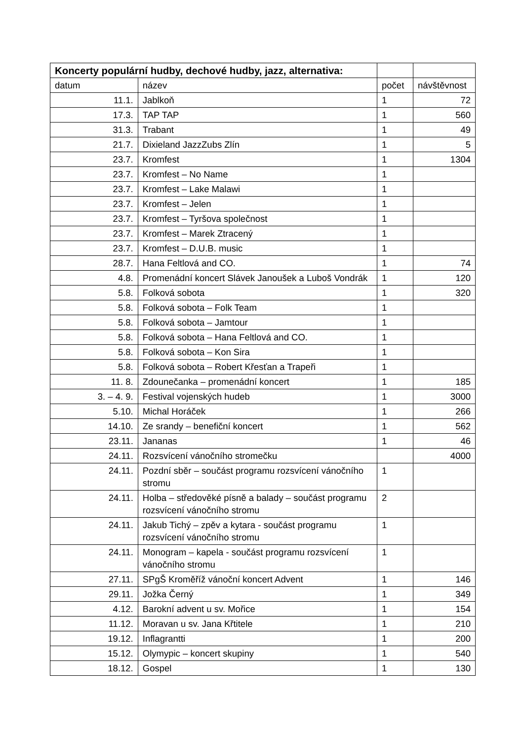| Koncerty populární hudby, dechové hudby, jazz, alternativa: | | | |
| --- | --- | --- | --- |
| datum | název | počet | návštěvnost |
| 11.1. | Jablkoň | 1 | 72 |
| 17.3. | TAP TAP | 1 | 560 |
| 31.3. | Trabant | 1 | 49 |
| 21.7. | Dixieland JazzZubs Zlín | 1 | 5 |
| 23.7. | Kromfest | 1 | 1304 |
| 23.7. | Kromfest – No Name | 1 | |
| 23.7. | Kromfest – Lake Malawi | 1 | |
| 23.7. | Kromfest – Jelen | 1 | |
| 23.7. | Kromfest – Tyršova společnost | 1 | |
| 23.7. | Kromfest – Marek Ztracený | 1 | |
| 23.7. | Kromfest – D.U.B. music | 1 | |
| 28.7. | Hana Feltlová and CO. | 1 | 74 |
| 4.8. | Promenádní koncert Slávek Janoušek a Luboš Vondrák | 1 | 120 |
| 5.8. | Folková sobota | 1 | 320 |
| 5.8. | Folková sobota – Folk Team | 1 | |
| 5.8. | Folková sobota – Jamtour | 1 | |
| 5.8. | Folková sobota – Hana Feltlová and CO. | 1 | |
| 5.8. | Folková sobota – Kon Sira | 1 | |
| 5.8. | Folková sobota – Robert Křesťan a Trapeři | 1 | |
| 11. 8. | Zdounečanka – promenádní koncert | 1 | 185 |
| 3. – 4. 9. | Festival vojenských hudeb | 1 | 3000 |
| 5.10. | Michal Horáček | 1 | 266 |
| 14.10. | Ze srandy – benefiční koncert | 1 | 562 |
| 23.11. | Jananas | 1 | 46 |
| 24.11. | Rozsvícení vánočního stromečku | | 4000 |
| 24.11. | Pozdní sběr – součást programu rozsvícení vánočního stromu | 1 | |
| 24.11. | Holba – středověké písně a balady – součást programu rozsvícení vánočního stromu | 2 | |
| 24.11. | Jakub Tichý – zpěv a kytara - součást programu rozsvícení vánočního stromu | 1 | |
| 24.11. | Monogram – kapela - součást programu rozsvícení vánočního stromu | 1 | |
| 27.11. | SPgŠ Kroměříž vánoční koncert Advent | 1 | 146 |
| 29.11. | Jožka Černý | 1 | 349 |
| 4.12. | Barokní advent u sv. Mořice | 1 | 154 |
| 11.12. | Moravan u sv. Jana Křtitele | 1 | 210 |
| 19.12. | Inflagrantti | 1 | 200 |
| 15.12. | Olymypic – koncert skupiny | 1 | 540 |
| 18.12. | Gospel | 1 | 130 |